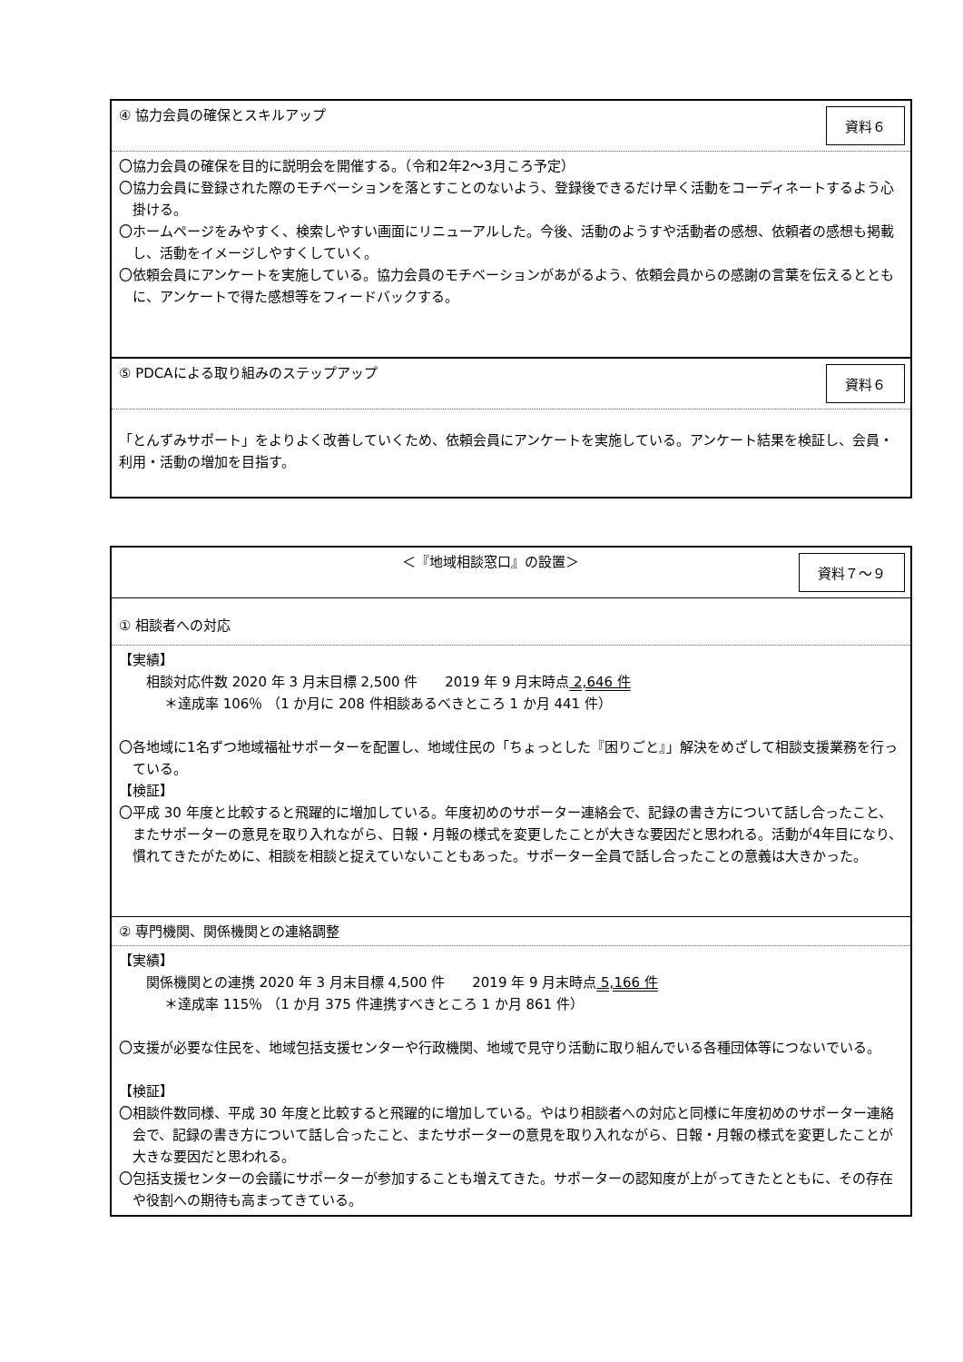④ 協力会員の確保とスキルアップ 資料６
〇協力会員の確保を目的に説明会を開催する。（令和2年2～3月ころ予定）
〇協力会員に登録された際のモチベーションを落とすことのないよう、登録後できるだけ早く活動をコーディネートするよう心掛ける。
〇ホームページをみやすく、検索しやすい画面にリニューアルした。今後、活動のようすや活動者の感想、依頼者の感想も掲載し、活動をイメージしやすくしていく。
〇依頼会員にアンケートを実施している。協力会員のモチベーションがあがるよう、依頼会員からの感謝の言葉を伝えるとともに、アンケートで得た感想等をフィードバックする。
⑤ PDCAによる取り組みのステップアップ 資料６
「とんずみサポート」をよりよく改善していくため、依頼会員にアンケートを実施している。アンケート結果を検証し、会員・利用・活動の増加を目指す。
＜『地域相談窓口』の設置＞ 資料７～９
① 相談者への対応
【実績】
相談対応件数 2020 年 3 月末目標 2,500 件　　2019 年 9 月末時点 2,646 件
＊達成率 106％ （1 か月に 208 件相談あるべきところ 1 か月 441 件）
〇各地域に1名ずつ地域福祉サポーターを配置し、地域住民の「ちょっとした『困りごと』」解決をめざして相談支援業務を行っている。
【検証】
〇平成 30 年度と比較すると飛躍的に増加している。年度初めのサポーター連絡会で、記録の書き方について話し合ったこと、またサポーターの意見を取り入れながら、日報・月報の様式を変更したことが大きな要因だと思われる。活動が4年目になり、慣れてきたがために、相談を相談と捉えていないこともあった。サポーター全員で話し合ったことの意義は大きかった。
② 専門機関、関係機関との連絡調整
【実績】
関係機関との連携 2020 年 3 月末目標 4,500 件　　2019 年 9 月末時点 5,166 件
＊達成率 115％ （1 か月 375 件連携すべきところ 1 か月 861 件）
〇支援が必要な住民を、地域包括支援センターや行政機関、地域で見守り活動に取り組んでいる各種団体等につないでいる。
【検証】
〇相談件数同様、平成 30 年度と比較すると飛躍的に増加している。やはり相談者への対応と同様に年度初めのサポーター連絡会で、記録の書き方について話し合ったこと、またサポーターの意見を取り入れながら、日報・月報の様式を変更したことが大きな要因だと思われる。
〇包括支援センターの会議にサポーターが参加することも増えてきた。サポーターの認知度が上がってきたとともに、その存在や役割への期待も高まってきている。